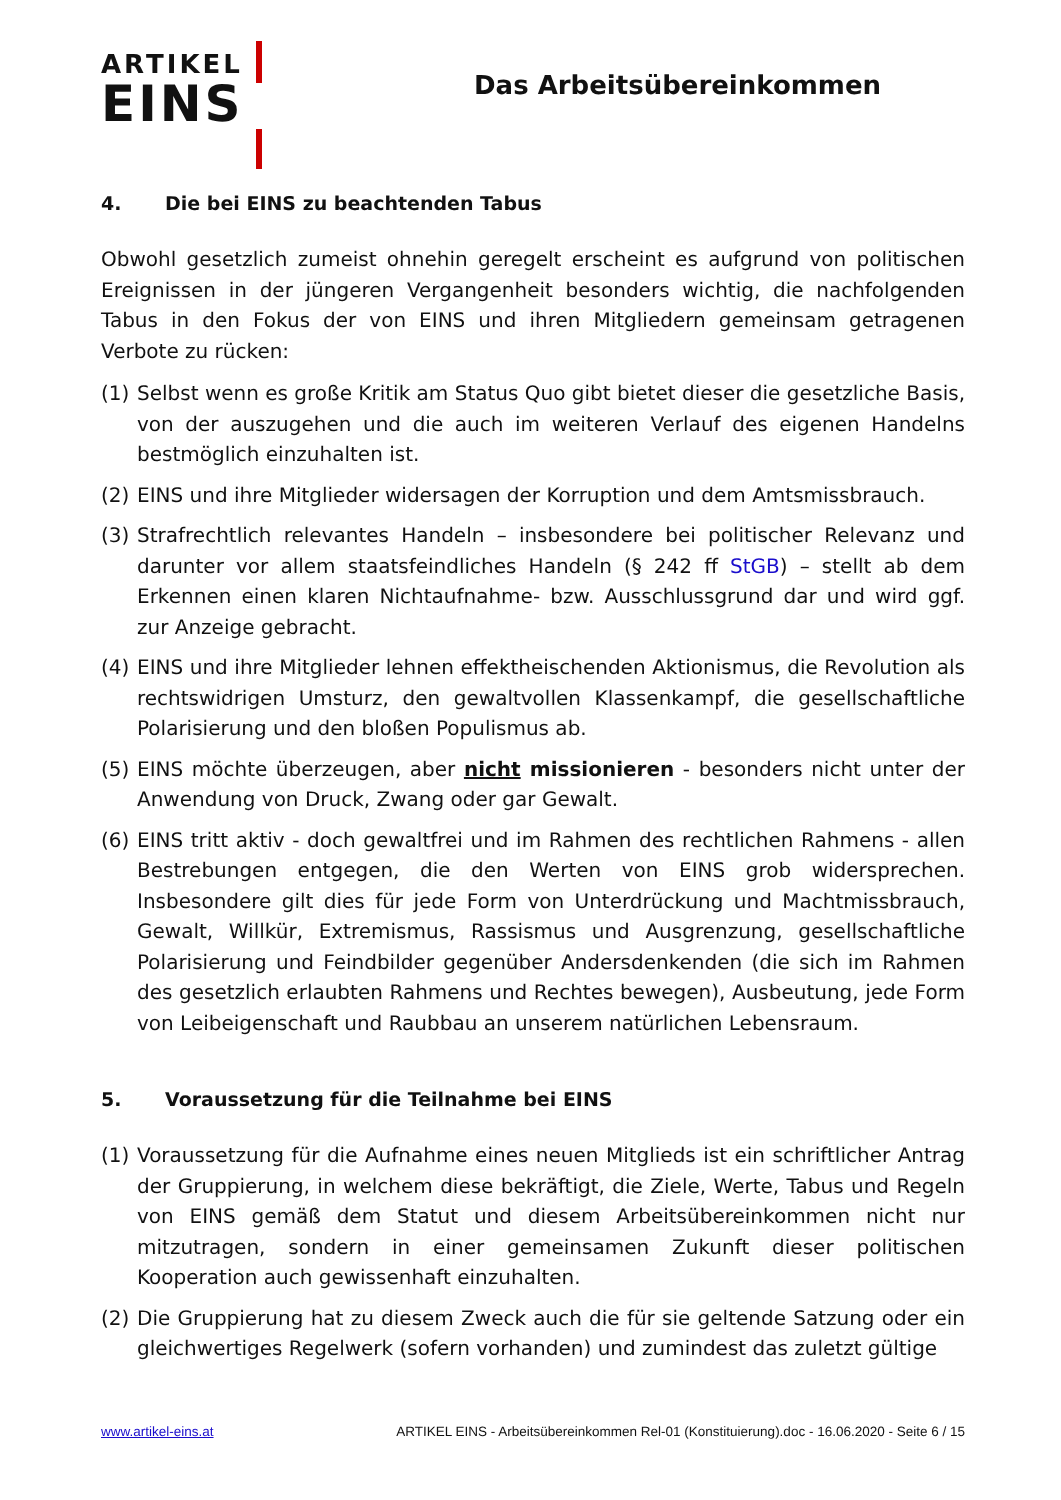ARTIKEL
EINS
Das Arbeitsübereinkommen
4. Die bei EINS zu beachtenden Tabus
Obwohl gesetzlich zumeist ohnehin geregelt erscheint es aufgrund von politischen Ereignissen in der jüngeren Vergangenheit besonders wichtig, die nachfolgenden Tabus in den Fokus der von EINS und ihren Mitgliedern gemeinsam getragenen Verbote zu rücken:
(1) Selbst wenn es große Kritik am Status Quo gibt bietet dieser die gesetzliche Basis, von der auszugehen und die auch im weiteren Verlauf des eigenen Handelns bestmöglich einzuhalten ist.
(2) EINS und ihre Mitglieder widersagen der Korruption und dem Amtsmissbrauch.
(3) Strafrechtlich relevantes Handeln – insbesondere bei politischer Relevanz und darunter vor allem staatsfeindliches Handeln (§ 242 ff StGB) – stellt ab dem Erkennen einen klaren Nichtaufnahme- bzw. Ausschlussgrund dar und wird ggf. zur Anzeige gebracht.
(4) EINS und ihre Mitglieder lehnen effektheischenden Aktionismus, die Revolution als rechtswidrigen Umsturz, den gewaltvollen Klassenkampf, die gesellschaftliche Polarisierung und den bloßen Populismus ab.
(5) EINS möchte überzeugen, aber nicht missionieren - besonders nicht unter der Anwendung von Druck, Zwang oder gar Gewalt.
(6) EINS tritt aktiv - doch gewaltfrei und im Rahmen des rechtlichen Rahmens - allen Bestrebungen entgegen, die den Werten von EINS grob widersprechen. Insbesondere gilt dies für jede Form von Unterdrückung und Machtmissbrauch, Gewalt, Willkür, Extremismus, Rassismus und Ausgrenzung, gesellschaftliche Polarisierung und Feindbilder gegenüber Andersdenkenden (die sich im Rahmen des gesetzlich erlaubten Rahmens und Rechtes bewegen), Ausbeutung, jede Form von Leibeigenschaft und Raubbau an unserem natürlichen Lebensraum.
5. Voraussetzung für die Teilnahme bei EINS
(1) Voraussetzung für die Aufnahme eines neuen Mitglieds ist ein schriftlicher Antrag der Gruppierung, in welchem diese bekräftigt, die Ziele, Werte, Tabus und Regeln von EINS gemäß dem Statut und diesem Arbeitsübereinkommen nicht nur mitzutragen, sondern in einer gemeinsamen Zukunft dieser politischen Kooperation auch gewissenhaft einzuhalten.
(2) Die Gruppierung hat zu diesem Zweck auch die für sie geltende Satzung oder ein gleichwertiges Regelwerk (sofern vorhanden) und zumindest das zuletzt gültige
www.artikel-eins.at ARTIKEL EINS - Arbeitsübereinkommen Rel-01 (Konstituierung).doc - 16.06.2020 - Seite 6 / 15